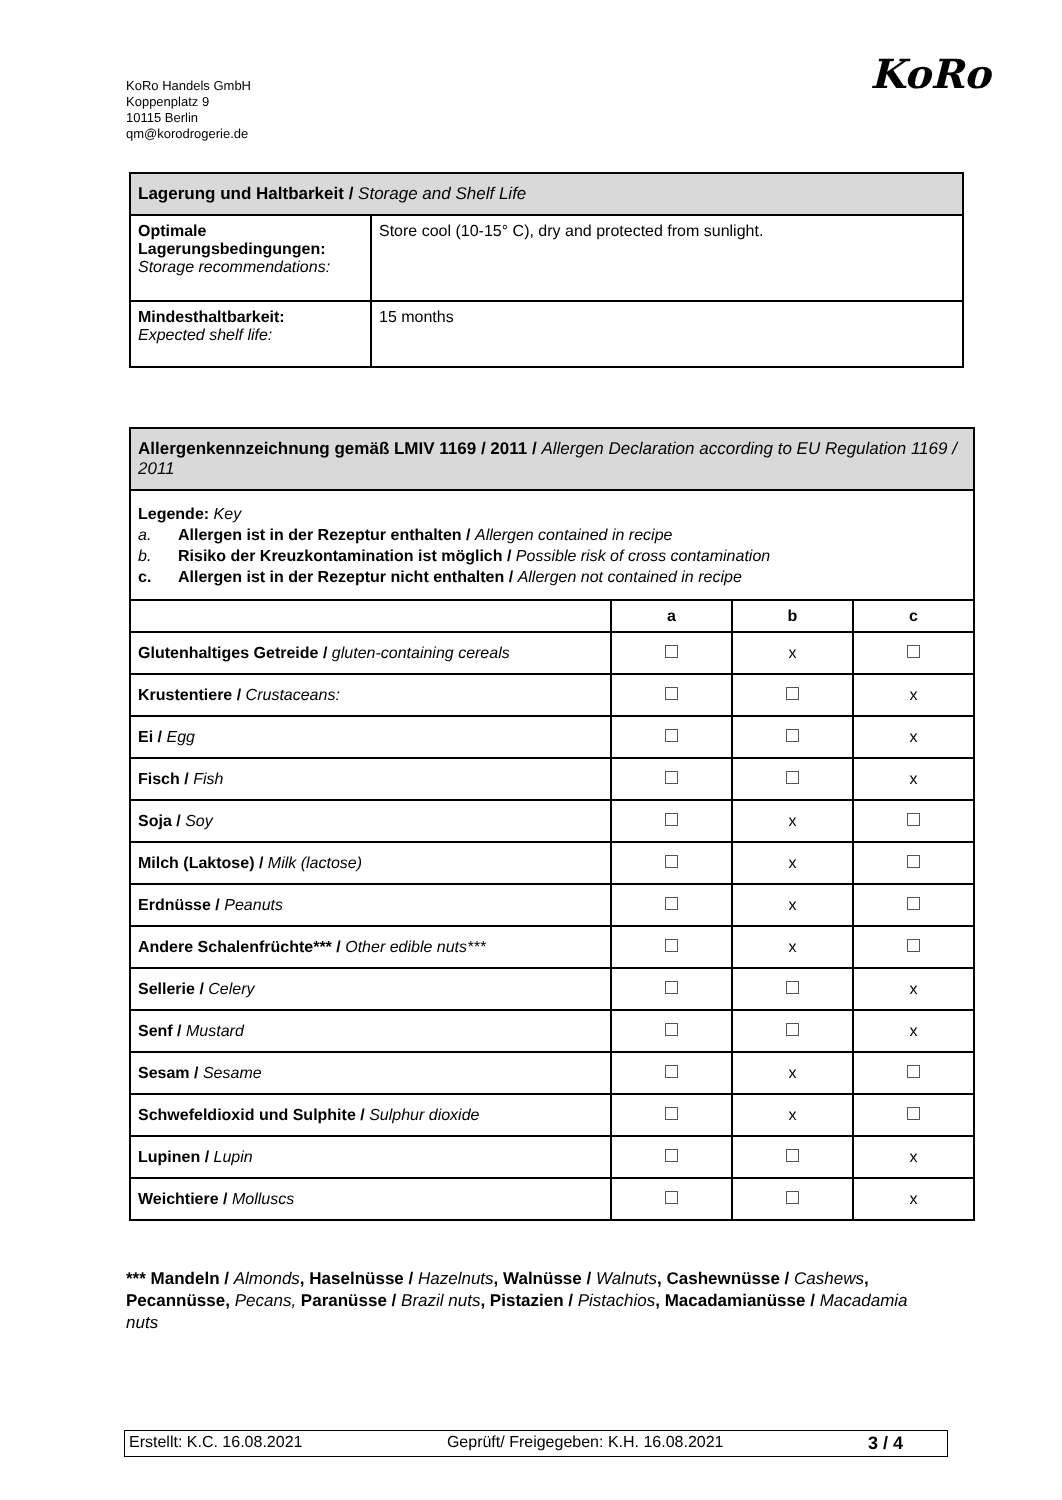KoRo Handels GmbH
Koppenplatz 9
10115 Berlin
qm@korodrogerie.de
KoRo
| Lagerung und Haltbarkeit / Storage and Shelf Life | |
| Optimale Lagerungsbedingungen: Storage recommendations: | Store cool (10-15° C), dry and protected from sunlight. |
| Mindesthaltbarkeit: Expected shelf life: | 15 months |
| Allergenkennzeichnung gemäß LMIV 1169 / 2011 / Allergen Declaration according to EU Regulation 1169 / 2011 | | | |
| Legende: Key a. Allergen ist in der Rezeptur enthalten / Allergen contained in recipe b. Risiko der Kreuzkontamination ist möglich / Possible risk of cross contamination c. Allergen ist in der Rezeptur nicht enthalten / Allergen not contained in recipe | | | |
| | a | b | c |
| Glutenhaltiges Getreide / gluten-containing cereals | | x | |
| Krustentiere / Crustaceans: | | | x |
| Ei / Egg | | | x |
| Fisch / Fish | | | x |
| Soja / Soy | | x | |
| Milch (Laktose) / Milk (lactose) | | x | |
| Erdnüsse / Peanuts | | x | |
| Andere Schalenfrüchte*** / Other edible nuts*** | | x | |
| Sellerie / Celery | | | x |
| Senf / Mustard | | | x |
| Sesam / Sesame | | x | |
| Schwefeldioxid und Sulphite / Sulphur dioxide | | x | |
| Lupinen / Lupin | | | x |
| Weichtiere / Molluscs | | | x |
*** Mandeln / Almonds, Haselnüsse / Hazelnuts, Walnüsse / Walnuts, Cashewnüsse / Cashews, Pecannüsse, Pecans, Paranüsse / Brazil nuts, Pistazien / Pistachios, Macadamianüsse / Macadamia nuts
Erstellt: K.C. 16.08.2021 Geprüft/ Freigegeben: K.H. 16.08.2021 3 / 4